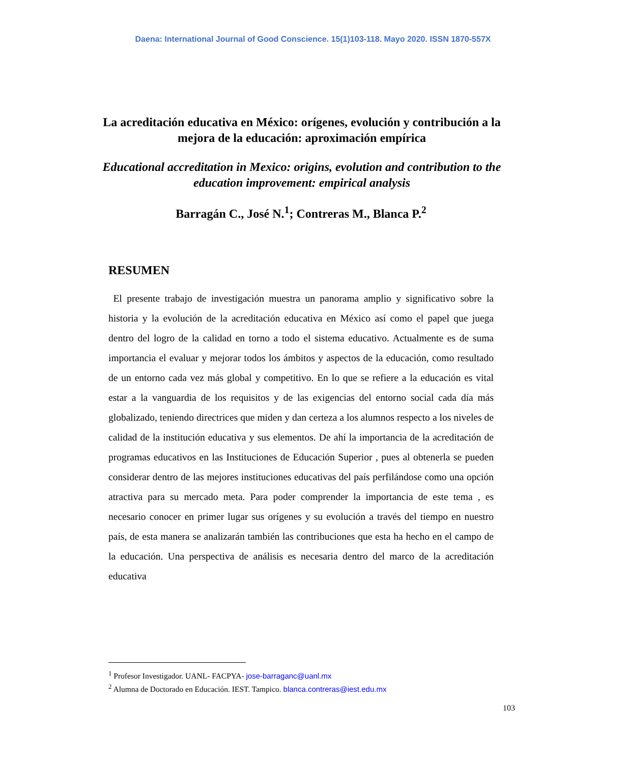Daena: International Journal of Good Conscience. 15(1)103-118. Mayo 2020. ISSN 1870-557X
La acreditación educativa en México: orígenes, evolución y contribución a la mejora de la educación: aproximación empírica
Educational accreditation in Mexico: origins, evolution and contribution to the education improvement: empirical analysis
Barragán C., José N.<sup>1</sup>; Contreras M., Blanca P.<sup>2</sup>
RESUMEN
El presente trabajo de investigación muestra un panorama amplio y significativo sobre la historia y la evolución de la acreditación educativa en México así como el papel que juega dentro del logro de la calidad en torno a todo el sistema educativo. Actualmente es de suma importancia el evaluar y mejorar todos los ámbitos y aspectos de la educación, como resultado de un entorno cada vez más global y competitivo. En lo que se refiere a la educación es vital estar a la vanguardia de los requisitos y de las exigencias del entorno social cada día más globalizado, teniendo directrices que miden y dan certeza a los alumnos respecto a los niveles de calidad de la institución educativa y sus elementos. De ahí la importancia de la acreditación de programas educativos en las Instituciones de Educación Superior , pues al obtenerla se pueden considerar dentro de las mejores instituciones educativas del país perfilándose como una opción atractiva para su mercado meta. Para poder comprender la importancia de este tema , es necesario conocer en primer lugar sus orígenes y su evolución a través del tiempo en nuestro país, de esta manera se analizarán también las contribuciones que esta ha hecho en el campo de la educación. Una perspectiva de análisis es necesaria dentro del marco de la acreditación educativa
<sup>1</sup> Profesor Investigador. UANL- FACPYA- jose-barraganc@uanl.mx
<sup>2</sup> Alumna de Doctorado en Educación. IEST. Tampico. blanca.contreras@iest.edu.mx
103